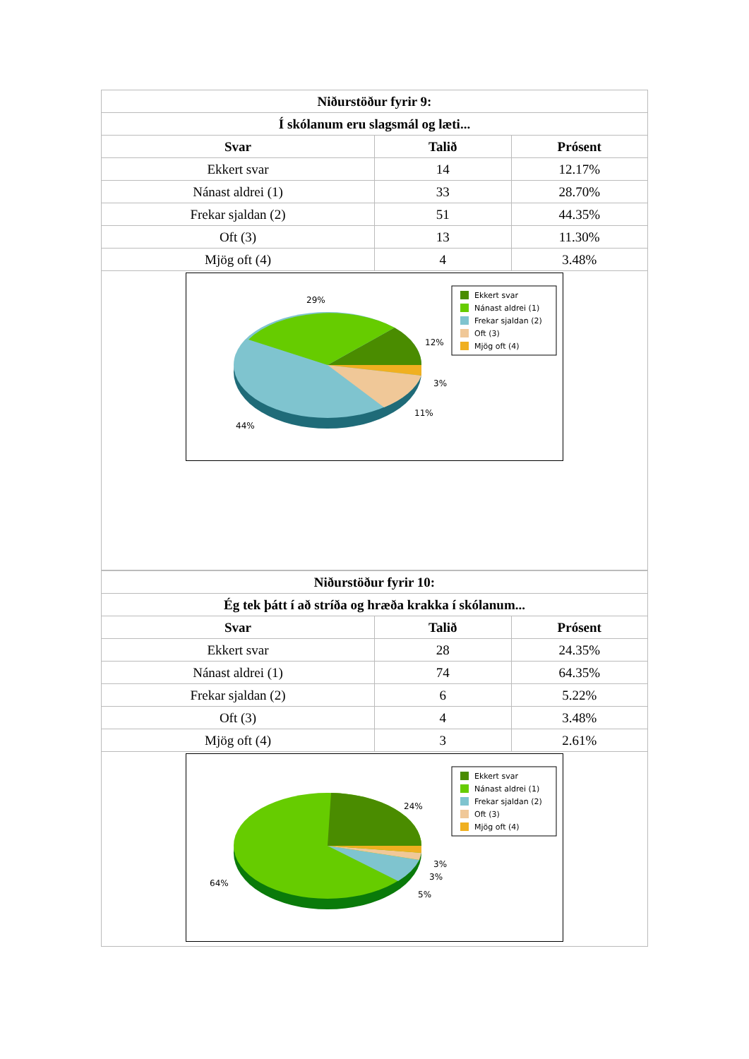| Niðurstöður fyrir 9: | | |
| --- | --- | --- |
| Í skólanum eru slagsmál og læti... | | |
| Svar | Talið | Prósent |
| Ekkert svar | 14 | 12.17% |
| Nánast aldrei (1) | 33 | 28.70% |
| Frekar sjaldan (2) | 51 | 44.35% |
| Oft (3) | 13 | 11.30% |
| Mjög oft (4) | 4 | 3.48% |
| 29% 12% 3% 11% 44% Ekkert svar Nánast aldrei (1) Frekar sjaldan (2) Oft (3) Mjög oft (4) | | |
| Niðurstöður fyrir 10: | | |
| --- | --- | --- |
| Ég tek þátt í að stríða og hræða krakka í skólanum... | | |
| Svar | Talið | Prósent |
| Ekkert svar | 28 | 24.35% |
| Nánast aldrei (1) | 74 | 64.35% |
| Frekar sjaldan (2) | 6 | 5.22% |
| Oft (3) | 4 | 3.48% |
| Mjög oft (4) | 3 | 2.61% |
| 24% 3% 3% 5% 64% Ekkert svar Nánast aldrei (1) Frekar sjaldan (2) Oft (3) Mjög oft (4) | | |